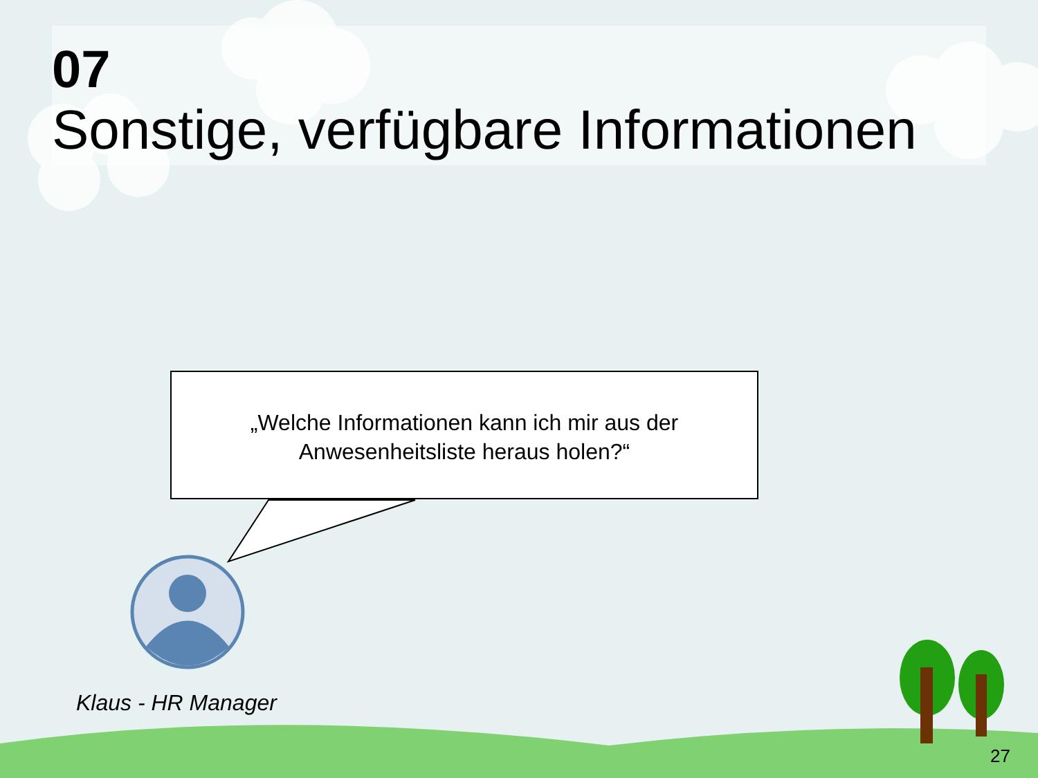07
Sonstige, verfügbare Informationen
„Welche Informationen kann ich mir aus der
Anwesenheitsliste heraus holen?“
Klaus - HR Manager
27